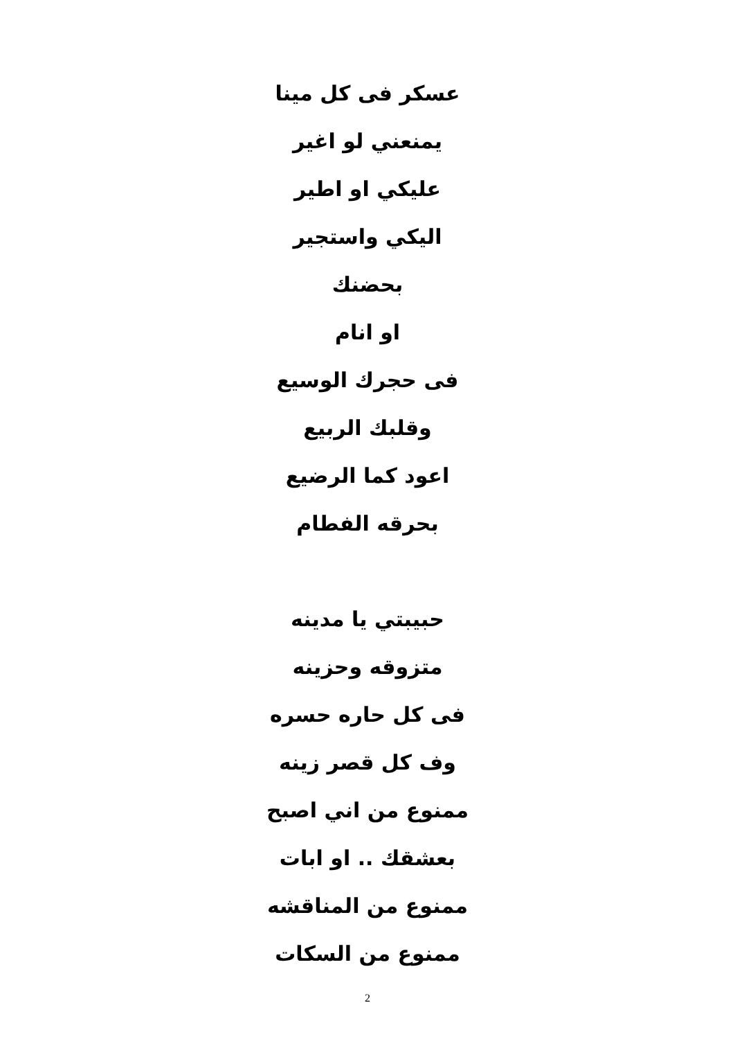عسكر فى كل مينا
يمنعني لو اغير
عليكي او اطير
اليكي واستجير
بحضنك
او انام
فى حجرك الوسيع
وقلبك الربيع
اعود كما الرضيع
بحرقه الفطام
حبيبتي يا مدينه
متزوقه وحزينه
فى كل حاره حسره
وف كل قصر زينه
ممنوع من اني اصبح
بعشقك .. او ابات
ممنوع من المناقشه
ممنوع من السكات
2